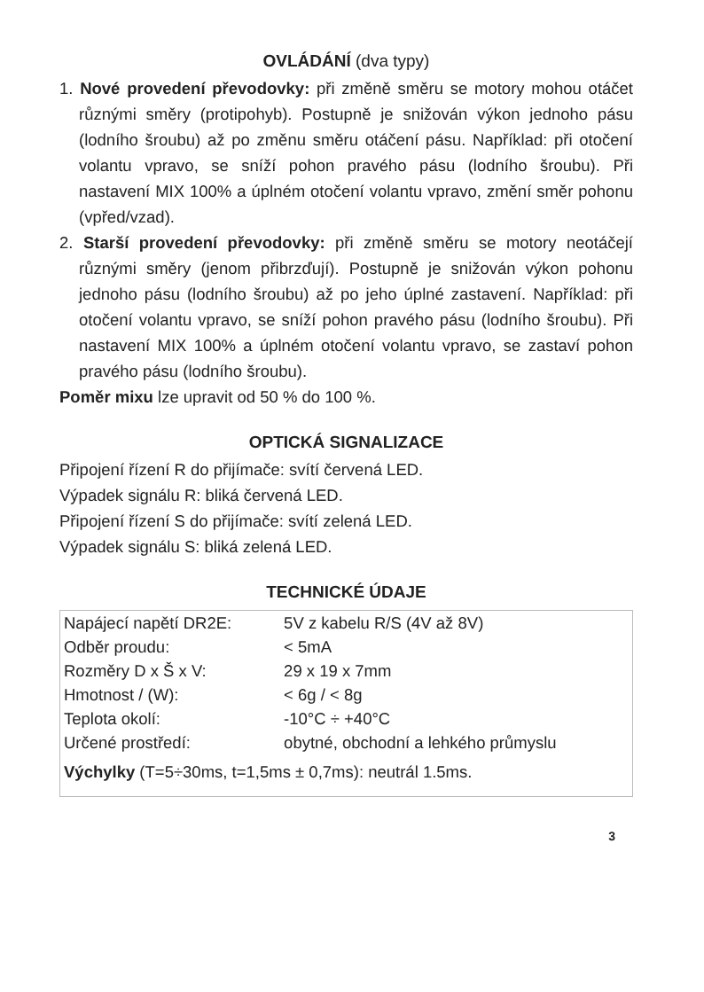OVLÁDÁNÍ (dva typy)
1. Nové provedení převodovky: při změně směru se motory mohou otáčet různými směry (protipohyb). Postupně je snižován výkon jednoho pásu (lodního šroubu) až po změnu směru otáčení pásu. Například: při otočení volantu vpravo, se sníží pohon pravého pásu (lodního šroubu). Při nastavení MIX 100% a úplném otočení volantu vpravo, změní směr pohonu (vpřed/vzad).
2. Starší provedení převodovky: při změně směru se motory neotáčejí různými směry (jenom přibrzďují). Postupně je snižován výkon pohonu jednoho pásu (lodního šroubu) až po jeho úplné zastavení. Například: při otočení volantu vpravo, se sníží pohon pravého pásu (lodního šroubu). Při nastavení MIX 100% a úplném otočení volantu vpravo, se zastaví pohon pravého pásu (lodního šroubu).
Poměr mixu lze upravit od 50 % do 100 %.
OPTICKÁ SIGNALIZACE
Připojení řízení R do přijímače: svítí červená LED.
Výpadek signálu R: bliká červená LED.
Připojení řízení S do přijímače: svítí zelená LED.
Výpadek signálu S: bliká zelená LED.
TECHNICKÉ ÚDAJE
| Napájecí napětí DR2E: | 5V z kabelu R/S (4V až 8V) |
| Odběr proudu: | < 5mA |
| Rozměry D x Š x V: | 29 x 19 x 7mm |
| Hmotnost / (W): | < 6g / < 8g |
| Teplota okolí: | -10°C ÷ +40°C |
| Určené prostředí: | obytné, obchodní a lehkého průmyslu |
| Výchylky (T=5÷30ms, t=1,5ms ± 0,7ms): neutrál 1.5ms. | |
3